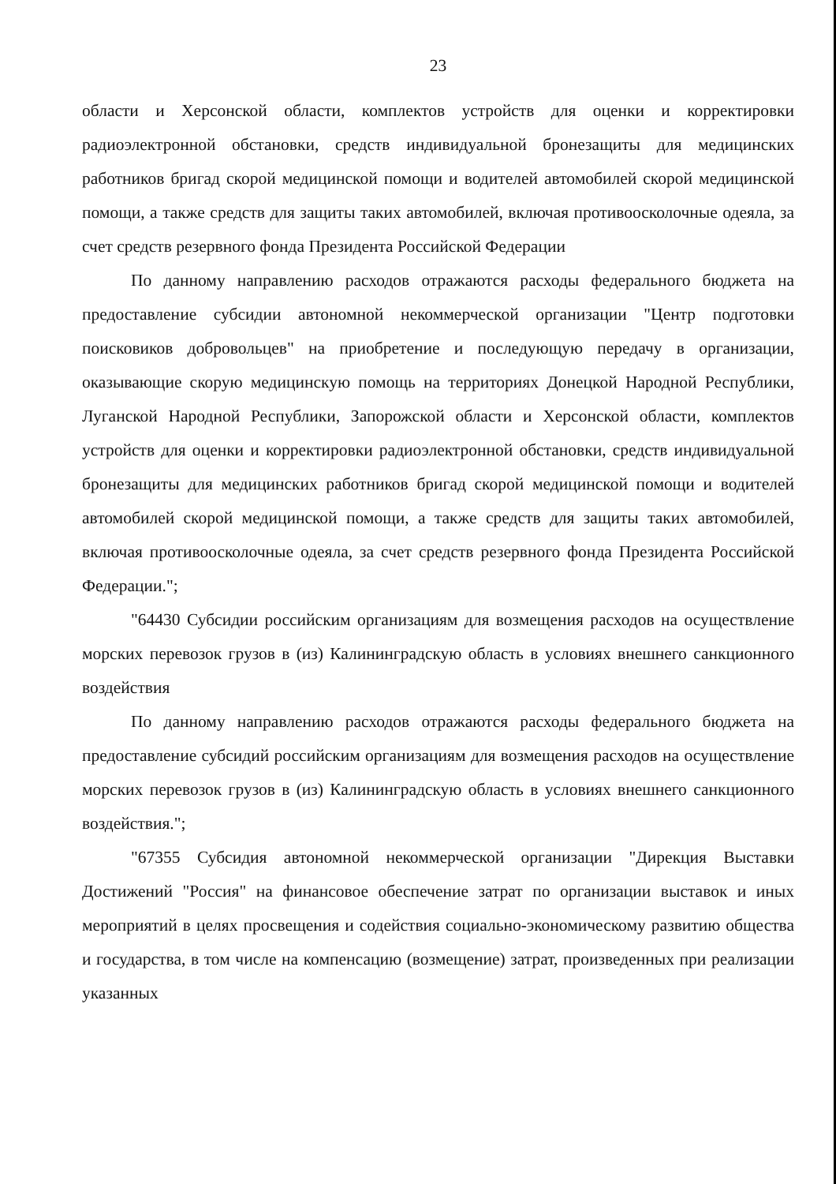23
области и Херсонской области, комплектов устройств для оценки и корректировки радиоэлектронной обстановки, средств индивидуальной бронезащиты для медицинских работников бригад скорой медицинской помощи и водителей автомобилей скорой медицинской помощи, а также средств для защиты таких автомобилей, включая противоосколочные одеяла, за счет средств резервного фонда Президента Российской Федерации
По данному направлению расходов отражаются расходы федерального бюджета на предоставление субсидии автономной некоммерческой организации "Центр подготовки поисковиков добровольцев" на приобретение и последующую передачу в организации, оказывающие скорую медицинскую помощь на территориях Донецкой Народной Республики, Луганской Народной Республики, Запорожской области и Херсонской области, комплектов устройств для оценки и корректировки радиоэлектронной обстановки, средств индивидуальной бронезащиты для медицинских работников бригад скорой медицинской помощи и водителей автомобилей скорой медицинской помощи, а также средств для защиты таких автомобилей, включая противоосколочные одеяла, за счет средств резервного фонда Президента Российской Федерации.";
"64430 Субсидии российским организациям для возмещения расходов на осуществление морских перевозок грузов в (из) Калининградскую область в условиях внешнего санкционного воздействия
По данному направлению расходов отражаются расходы федерального бюджета на предоставление субсидий российским организациям для возмещения расходов на осуществление морских перевозок грузов в (из) Калининградскую область в условиях внешнего санкционного воздействия.";
"67355 Субсидия автономной некоммерческой организации "Дирекция Выставки Достижений "Россия" на финансовое обеспечение затрат по организации выставок и иных мероприятий в целях просвещения и содействия социально-экономическому развитию общества и государства, в том числе на компенсацию (возмещение) затрат, произведенных при реализации указанных